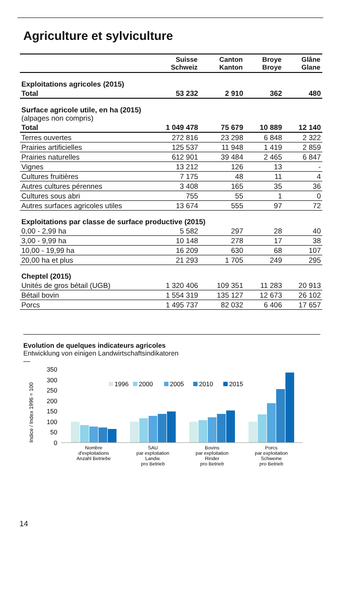Agriculture et sylviculture
| | Suisse Schweiz | Canton Kanton | Broye Broye | Glâne Glane |
| --- | --- | --- | --- | --- |
| Exploitations agricoles (2015) | | | | |
| Total | 53 232 | 2 910 | 362 | 480 |
| Surface agricole utile, en ha (2015) (alpages non compris) | | | | |
| Total | 1 049 478 | 75 679 | 10 889 | 12 140 |
| Terres ouvertes | 272 816 | 23 298 | 6 848 | 2 322 |
| Prairies artificielles | 125 537 | 11 948 | 1 419 | 2 859 |
| Prairies naturelles | 612 901 | 39 484 | 2 465 | 6 847 |
| Vignes | 13 212 | 126 | 13 | - |
| Cultures fruitières | 7 175 | 48 | 11 | 4 |
| Autres cultures pérennes | 3 408 | 165 | 35 | 36 |
| Cultures sous abri | 755 | 55 | 1 | 0 |
| Autres surfaces agricoles utiles | 13 674 | 555 | 97 | 72 |
| Exploitations par classe de surface productive (2015) | | | | |
| 0,00 - 2,99 ha | 5 582 | 297 | 28 | 40 |
| 3,00 - 9,99 ha | 10 148 | 278 | 17 | 38 |
| 10,00 - 19,99 ha | 16 209 | 630 | 68 | 107 |
| 20,00 ha et plus | 21 293 | 1 705 | 249 | 295 |
| Cheptel (2015) | | | | |
| Unités de gros bétail (UGB) | 1 320 406 | 109 351 | 11 283 | 20 913 |
| Bétail bovin | 1 554 319 | 135 127 | 12 673 | 26 102 |
| Porcs | 1 495 737 | 82 032 | 6 406 | 17 657 |
Evolution de quelques indicateurs agricoles
Entwicklung von einigen Landwirtschaftsindikatoren
—
Indice / Index 1996 = 100
350
300
250
200
150
100
50
0
1996
2000
2005
2010
2015
Nombre
d'exploitations
Anzahl Betriebe
SAU
par exploitation
Landw.
pro Betrieb
Bovins
par exploitation
Rinder
pro Betrieb
Porcs
par exploitation
Schweine
pro Betrieb
14